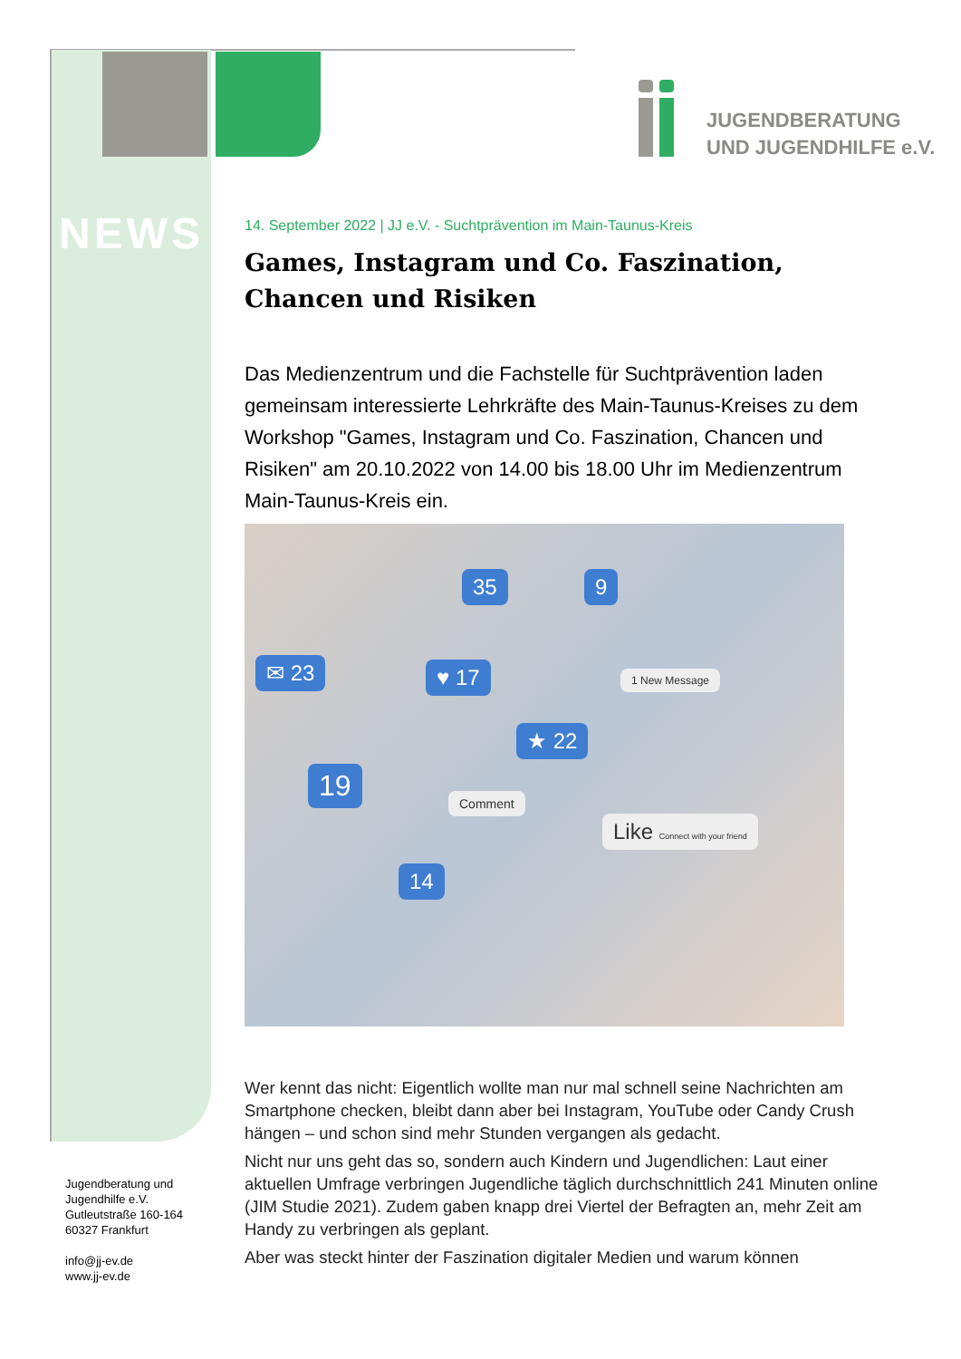JUGENDBERATUNG
UND JUGENDHILFE e.V.
NEWS
14. September 2022 | JJ e.V. - Suchtprävention im Main-Taunus-Kreis
Games, Instagram und Co. Faszination, Chancen und Risiken
Das Medienzentrum und die Fachstelle für Suchtprävention laden gemeinsam interessierte Lehrkräfte des Main-Taunus-Kreises zu dem Workshop "Games, Instagram und Co. Faszination, Chancen und Risiken" am 20.10.2022 von 14.00 bis 18.00 Uhr im Medienzentrum Main-Taunus-Kreis ein.
✉ 23 ♥ 17
35 9
1 New Message
★ 22
19
Comment
Like Connect with your friend
14
Wer kennt das nicht: Eigentlich wollte man nur mal schnell seine Nachrichten am Smartphone checken, bleibt dann aber bei Instagram, YouTube oder Candy Crush hängen – und schon sind mehr Stunden vergangen als gedacht.
Nicht nur uns geht das so, sondern auch Kindern und Jugendlichen: Laut einer aktuellen Umfrage verbringen Jugendliche täglich durchschnittlich 241 Minuten online (JIM Studie 2021). Zudem gaben knapp drei Viertel der Befragten an, mehr Zeit am Handy zu verbringen als geplant.
Aber was steckt hinter der Faszination digitaler Medien und warum können
Jugendberatung und
Jugendhilfe e.V.
Gutleutstraße 160-164
60327 Frankfurt
info@jj-ev.de
www.jj-ev.de